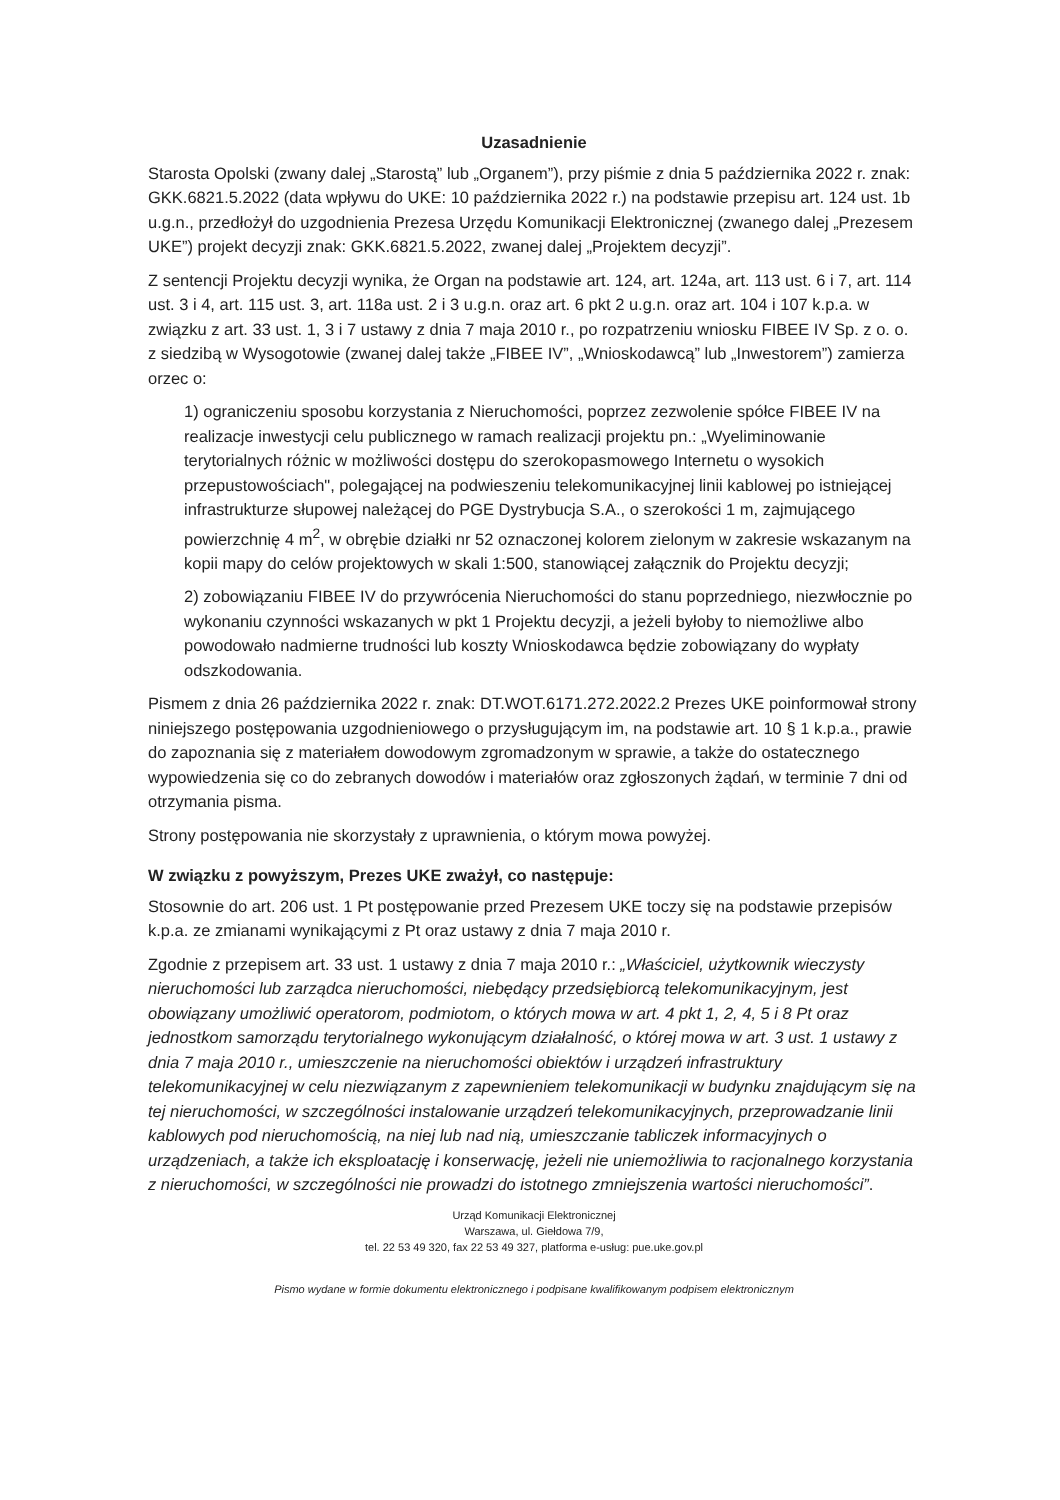Uzasadnienie
Starosta Opolski (zwany dalej „Starostą” lub „Organem”), przy piśmie z dnia 5 października 2022 r. znak: GKK.6821.5.2022 (data wpływu do UKE: 10 października 2022 r.) na podstawie przepisu art. 124 ust. 1b u.g.n., przedłożył do uzgodnienia Prezesa Urzędu Komunikacji Elektronicznej (zwanego dalej „Prezesem UKE”) projekt decyzji znak: GKK.6821.5.2022, zwanej dalej „Projektem decyzji”.
Z sentencji Projektu decyzji wynika, że Organ na podstawie art. 124, art. 124a, art. 113 ust. 6 i 7, art. 114 ust. 3 i 4, art. 115 ust. 3, art. 118a ust. 2 i 3 u.g.n. oraz art. 6 pkt 2 u.g.n. oraz art. 104 i 107 k.p.a. w związku z art. 33 ust. 1, 3 i 7 ustawy z dnia 7 maja 2010 r., po rozpatrzeniu wniosku FIBEE IV Sp. z o. o. z siedzibą w Wysogotowie (zwanej dalej także „FIBEE IV”, „Wnioskodawcą” lub „Inwestorem”) zamierza orzec o:
1) ograniczeniu sposobu korzystania z Nieruchomości, poprzez zezwolenie spółce FIBEE IV na realizacje inwestycji celu publicznego w ramach realizacji projektu pn.: „Wyeliminowanie terytorialnych różnic w możliwości dostępu do szerokopasmowego Internetu o wysokich przepustowościach", polegającej na podwieszeniu telekomunikacyjnej linii kablowej po istniejącej infrastrukturze słupowej należącej do PGE Dystrybucja S.A., o szerokości 1 m, zajmującego powierzchnię 4 m<sup>2</sup>, w obrębie działki nr 52 oznaczonej kolorem zielonym w zakresie wskazanym na kopii mapy do celów projektowych w skali 1:500, stanowiącej załącznik do Projektu decyzji;
2) zobowiązaniu FIBEE IV do przywrócenia Nieruchomości do stanu poprzedniego, niezwłocznie po wykonaniu czynności wskazanych w pkt 1 Projektu decyzji, a jeżeli byłoby to niemożliwe albo powodowało nadmierne trudności lub koszty Wnioskodawca będzie zobowiązany do wypłaty odszkodowania.
Pismem z dnia 26 października 2022 r. znak: DT.WOT.6171.272.2022.2 Prezes UKE poinformował strony niniejszego postępowania uzgodnieniowego o przysługującym im, na podstawie art. 10 § 1 k.p.a., prawie do zapoznania się z materiałem dowodowym zgromadzonym w sprawie, a także do ostatecznego wypowiedzenia się co do zebranych dowodów i materiałów oraz zgłoszonych żądań, w terminie 7 dni od otrzymania pisma.
Strony postępowania nie skorzystały z uprawnienia, o którym mowa powyżej.
W związku z powyższym, Prezes UKE zważył, co następuje:
Stosownie do art. 206 ust. 1 Pt postępowanie przed Prezesem UKE toczy się na podstawie przepisów k.p.a. ze zmianami wynikającymi z Pt oraz ustawy z dnia 7 maja 2010 r.
Zgodnie z przepisem art. 33 ust. 1 ustawy z dnia 7 maja 2010 r.: „Właściciel, użytkownik wieczysty nieruchomości lub zarządca nieruchomości, niebędący przedsiębiorcą telekomunikacyjnym, jest obowiązany umożliwić operatorom, podmiotom, o których mowa w art. 4 pkt 1, 2, 4, 5 i 8 Pt oraz jednostkom samorządu terytorialnego wykonującym działalność, o której mowa w art. 3 ust. 1 ustawy z dnia 7 maja 2010 r., umieszczenie na nieruchomości obiektów i urządzeń infrastruktury telekomunikacyjnej w celu niezwiązanym z zapewnieniem telekomunikacji w budynku znajdującym się na tej nieruchomości, w szczególności instalowanie urządzeń telekomunikacyjnych, przeprowadzanie linii kablowych pod nieruchomością, na niej lub nad nią, umieszczanie tabliczek informacyjnych o urządzeniach, a także ich eksploatację i konserwację, jeżeli nie uniemożliwia to racjonalnego korzystania z nieruchomości, w szczególności nie prowadzi do istotnego zmniejszenia wartości nieruchomości”.
Urząd Komunikacji Elektronicznej
Warszawa, ul. Giełdowa 7/9,
tel. 22 53 49 320, fax 22 53 49 327, platforma e-usług: pue.uke.gov.pl
Pismo wydane w formie dokumentu elektronicznego i podpisane kwalifikowanym podpisem elektronicznym